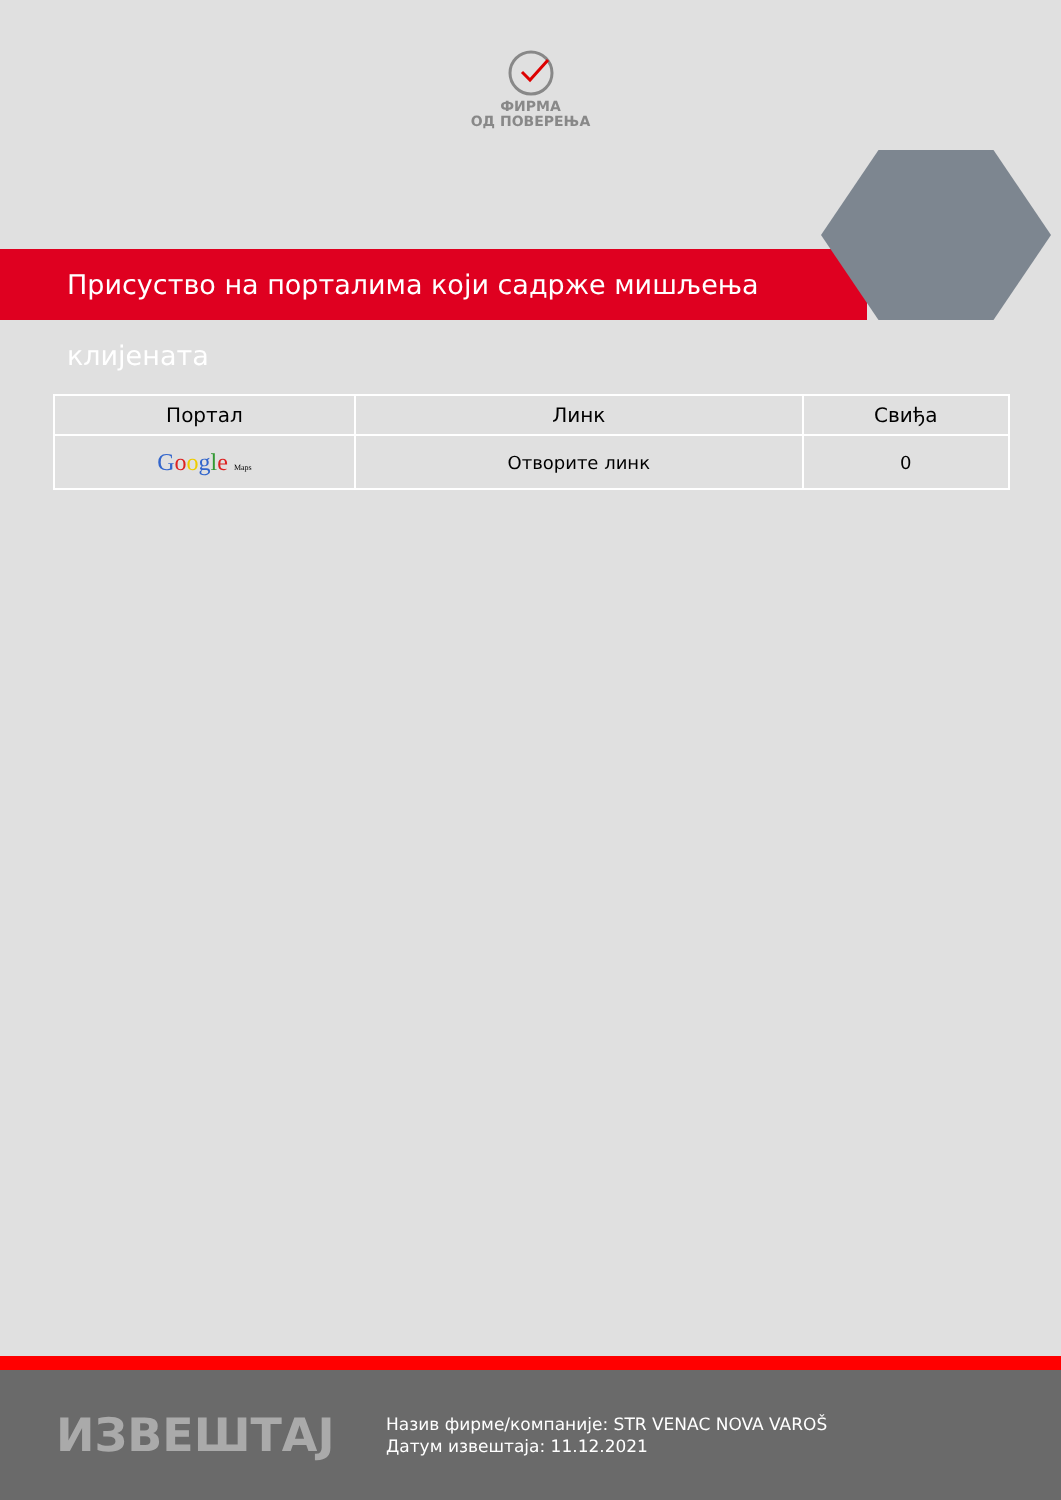ФИРМА
ОД ПОВЕРЕЊА
Присуство на порталима који садрже мишљења клијената
| Портал | Линк | Свиђа |
| --- | --- | --- |
| G o o g l e Maps | Отворите линк | 0 |
ИЗВЕШТАЈ
Назив фирме/компаније: STR VENAC NOVA VAROŠ
Датум извештаја: 11.12.2021